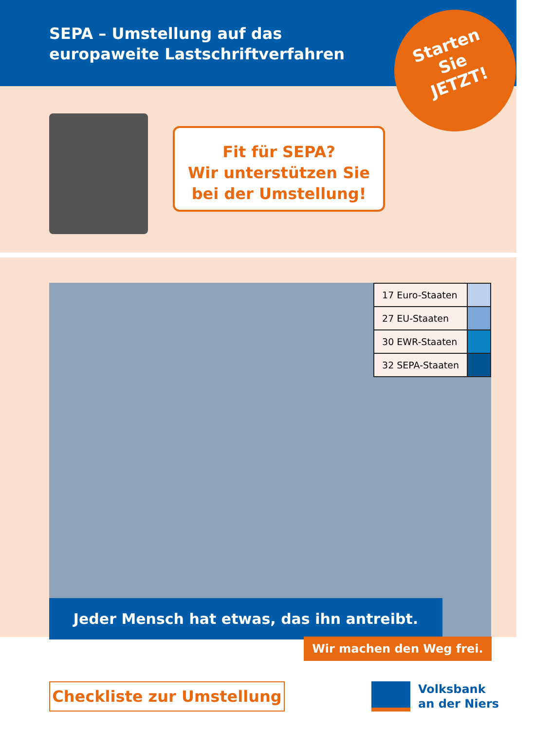SEPA – Umstellung auf das
europaweite Lastschriftverfahren
Fit für SEPA?
Wir unterstützen Sie
bei der Umstellung!
Starten
Sie
JETZT!
| 17 Euro-Staaten | |
| 27 EU-Staaten | |
| 30 EWR-Staaten | |
| 32 SEPA-Staaten | |
Jeder Mensch hat etwas, das ihn antreibt.
Wir machen den Weg frei.
Checkliste zur Umstellung
Volksbank
an der Niers